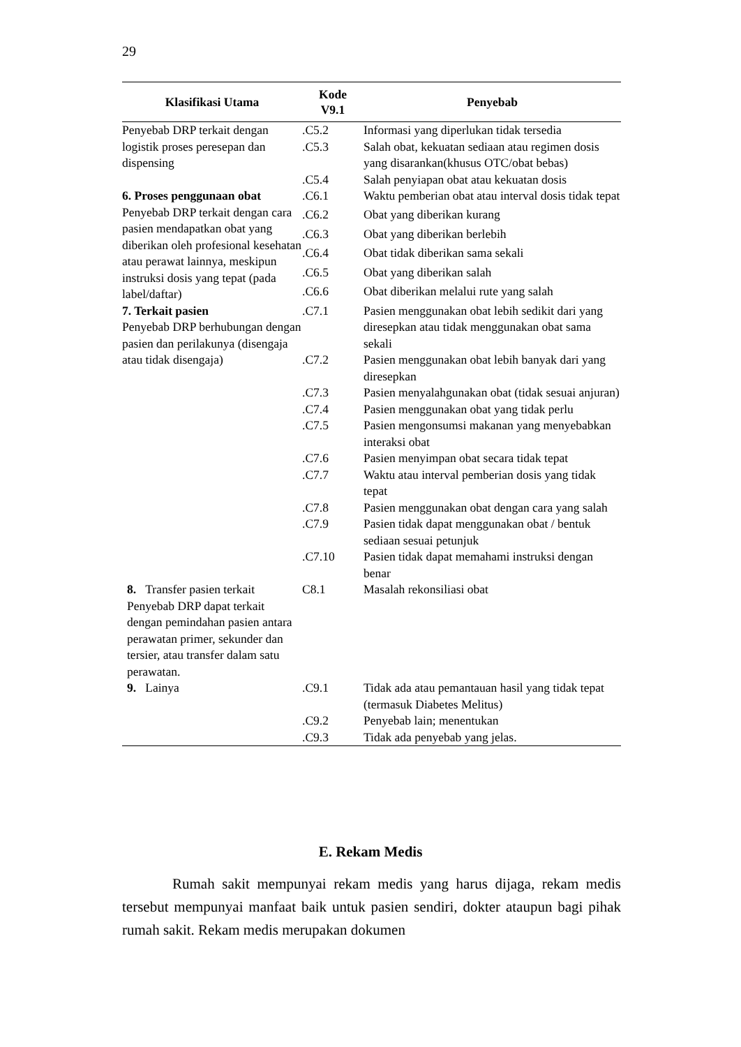29
| Klasifikasi Utama | Kode V9.1 | Penyebab |
| --- | --- | --- |
| Penyebab DRP terkait dengan logistik proses peresepan dan dispensing | .C5.2 | Informasi yang diperlukan tidak tersedia |
| | .C5.3 | Salah obat, kekuatan sediaan atau regimen dosis yang disarankan(khusus OTC/obat bebas) |
| | .C5.4 | Salah penyiapan obat atau kekuatan dosis |
| 6. Proses penggunaan obat Penyebab DRP terkait dengan cara pasien mendapatkan obat yang diberikan oleh profesional kesehatan atau perawat lainnya, meskipun instruksi dosis yang tepat (pada label/daftar) | .C6.1 | Waktu pemberian obat atau interval dosis tidak tepat |
| | .C6.2 | Obat yang diberikan kurang |
| | .C6.3 | Obat yang diberikan berlebih |
| | .C6.4 | Obat tidak diberikan sama sekali |
| | .C6.5 | Obat yang diberikan salah |
| | .C6.6 | Obat diberikan melalui rute yang salah |
| 7. Terkait pasien Penyebab DRP berhubungan dengan pasien dan perilakunya (disengaja atau tidak disengaja) | .C7.1 | Pasien menggunakan obat lebih sedikit dari yang diresepkan atau tidak menggunakan obat sama sekali |
| | .C7.2 | Pasien menggunakan obat lebih banyak dari yang diresepkan |
| | .C7.3 | Pasien menyalahgunakan obat (tidak sesuai anjuran) |
| | .C7.4 | Pasien menggunakan obat yang tidak perlu |
| | .C7.5 | Pasien mengonsumsi makanan yang menyebabkan interaksi obat |
| | .C7.6 | Pasien menyimpan obat secara tidak tepat |
| | .C7.7 | Waktu atau interval pemberian dosis yang tidak tepat |
| | .C7.8 | Pasien menggunakan obat dengan cara yang salah |
| | .C7.9 | Pasien tidak dapat menggunakan obat / bentuk sediaan sesuai petunjuk |
| | .C7.10 | Pasien tidak dapat memahami instruksi dengan benar |
| 8. Transfer pasien terkait Penyebab DRP dapat terkait dengan pemindahan pasien antara perawatan primer, sekunder dan tersier, atau transfer dalam satu perawatan. | C8.1 | Masalah rekonsiliasi obat |
| 9. Lainya | .C9.1 | Tidak ada atau pemantauan hasil yang tidak tepat (termasuk Diabetes Melitus) |
| | .C9.2 | Penyebab lain; menentukan |
| | .C9.3 | Tidak ada penyebab yang jelas. |
E. Rekam Medis
Rumah sakit mempunyai rekam medis yang harus dijaga, rekam medis tersebut mempunyai manfaat baik untuk pasien sendiri, dokter ataupun bagi pihak rumah sakit. Rekam medis merupakan dokumen